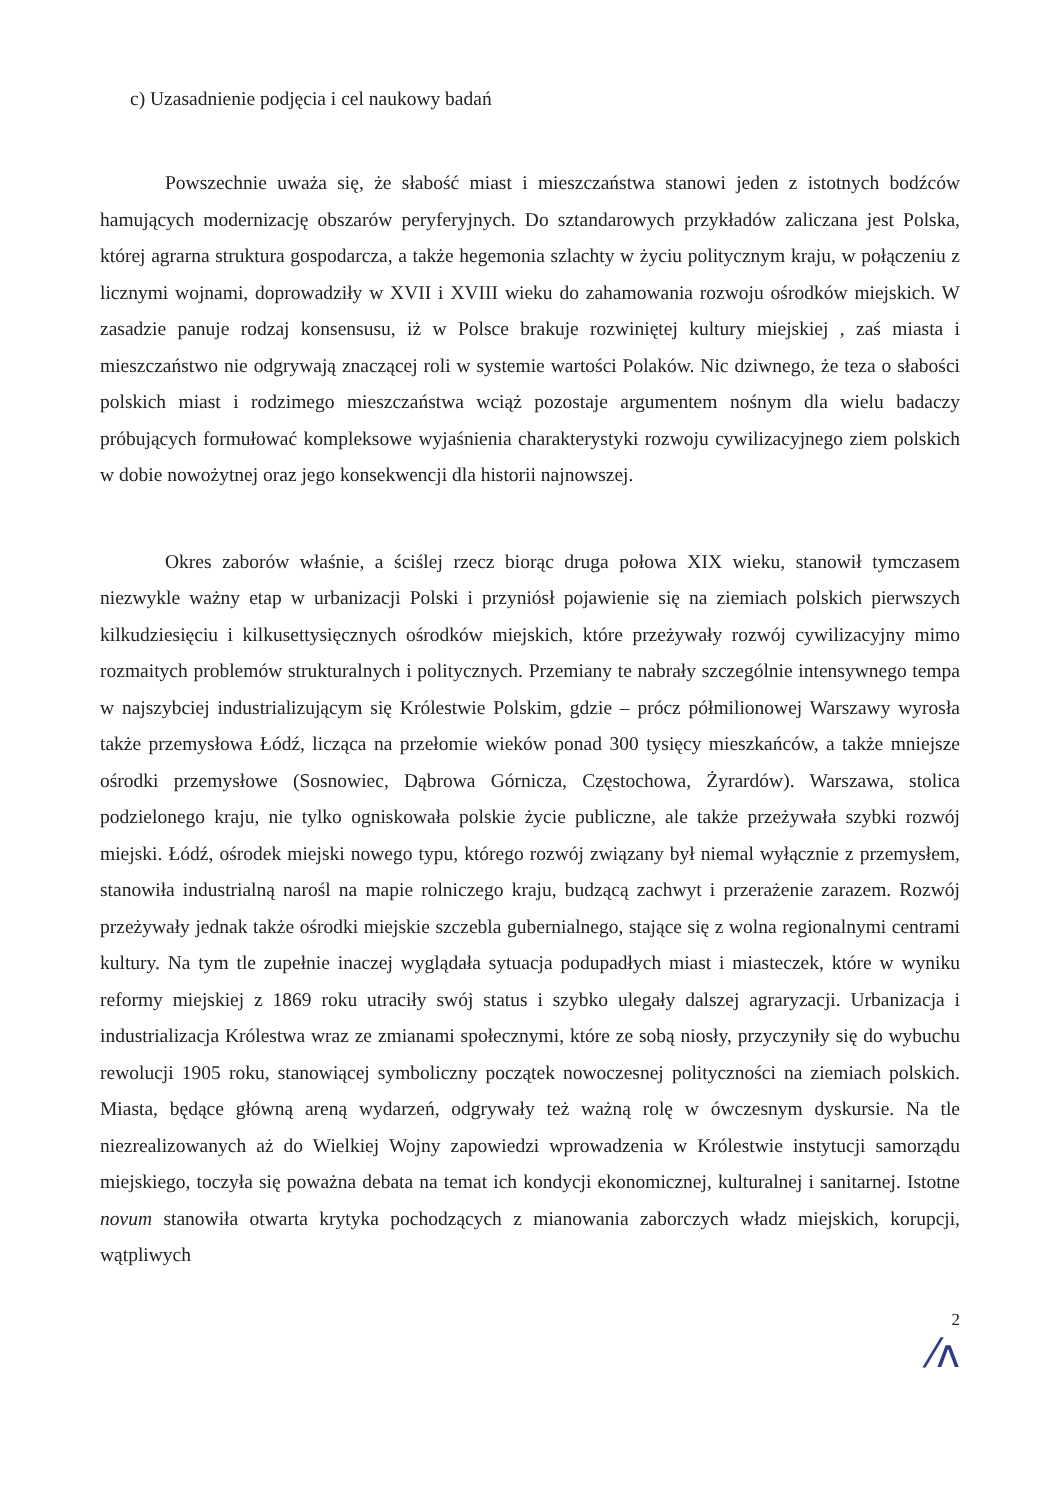c) Uzasadnienie podjęcia i cel naukowy badań
Powszechnie uważa się, że słabość miast i mieszczaństwa stanowi jeden z istotnych bodźców hamujących modernizację obszarów peryferyjnych. Do sztandarowych przykładów zaliczana jest Polska, której agrarna struktura gospodarcza, a także hegemonia szlachty w życiu politycznym kraju, w połączeniu z licznymi wojnami, doprowadziły w XVII i XVIII wieku do zahamowania rozwoju ośrodków miejskich. W zasadzie panuje rodzaj konsensusu, iż w Polsce brakuje rozwiniętej kultury miejskiej , zaś miasta i mieszczaństwo nie odgrywają znaczącej roli w systemie wartości Polaków. Nic dziwnego, że teza o słabości polskich miast i rodzimego mieszczaństwa wciąż pozostaje argumentem nośnym dla wielu badaczy próbujących formułować kompleksowe wyjaśnienia charakterystyki rozwoju cywilizacyjnego ziem polskich w dobie nowożytnej oraz jego konsekwencji dla historii najnowszej.
Okres zaborów właśnie, a ściślej rzecz biorąc druga połowa XIX wieku, stanowił tymczasem niezwykle ważny etap w urbanizacji Polski i przyniósł pojawienie się na ziemiach polskich pierwszych kilkudziesięciu i kilkusettysięcznych ośrodków miejskich, które przeżywały rozwój cywilizacyjny mimo rozmaitych problemów strukturalnych i politycznych. Przemiany te nabrały szczególnie intensywnego tempa w najszybciej industrializującym się Królestwie Polskim, gdzie – prócz półmilionowej Warszawy wyrosła także przemysłowa Łódź, licząca na przełomie wieków ponad 300 tysięcy mieszkańców, a także mniejsze ośrodki przemysłowe (Sosnowiec, Dąbrowa Górnicza, Częstochowa, Żyrardów). Warszawa, stolica podzielonego kraju, nie tylko ogniskowała polskie życie publiczne, ale także przeżywała szybki rozwój miejski. Łódź, ośrodek miejski nowego typu, którego rozwój związany był niemal wyłącznie z przemysłem, stanowiła industrialną narośl na mapie rolniczego kraju, budzącą zachwyt i przerażenie zarazem. Rozwój przeżywały jednak także ośrodki miejskie szczebla gubernialnego, stające się z wolna regionalnymi centrami kultury. Na tym tle zupełnie inaczej wyglądała sytuacja podupadłych miast i miasteczek, które w wyniku reformy miejskiej z 1869 roku utraciły swój status i szybko ulegały dalszej agraryzacji. Urbanizacja i industrializacja Królestwa wraz ze zmianami społecznymi, które ze sobą niosły, przyczyniły się do wybuchu rewolucji 1905 roku, stanowiącej symboliczny początek nowoczesnej polityczności na ziemiach polskich. Miasta, będące główną areną wydarzeń, odgrywały też ważną rolę w ówczesnym dyskursie. Na tle niezrealizowanych aż do Wielkiej Wojny zapowiedzi wprowadzenia w Królestwie instytucji samorządu miejskiego, toczyła się poważna debata na temat ich kondycji ekonomicznej, kulturalnej i sanitarnej. Istotne novum stanowiła otwarta krytyka pochodzących z mianowania zaborczych władz miejskich, korupcji, wątpliwych
2
⁄ʌ